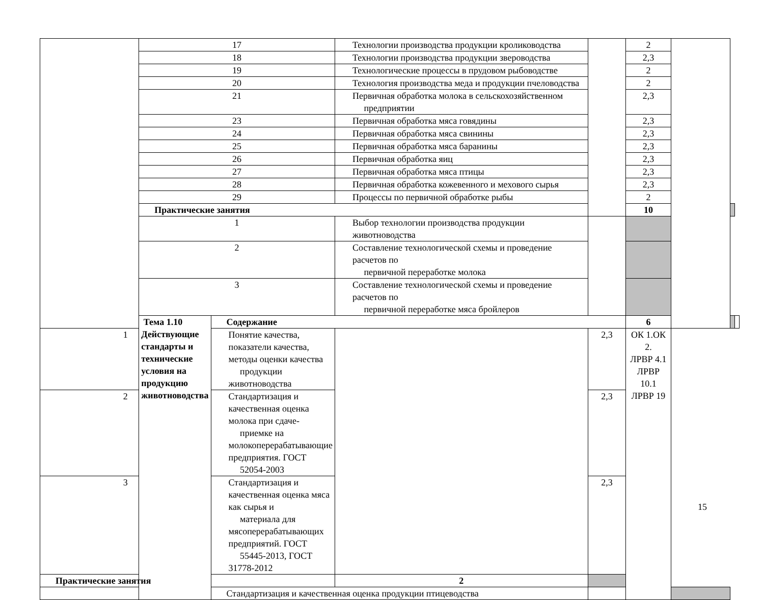| | 17 | | Технологии производства продукции кролиководства | | 2 | | | |
| | 18 | | Технологии производства продукции звероводства | | 2,3 | | | |
| | 19 | | Технологические процессы в прудовом рыбоводстве | | 2 | | | |
| | 20 | | Технология производства меда и продукции пчеловодства | | 2 | | | |
| | 21 | | Первичная обработка молока в сельскохозяйственном предприятии | | 2,3 | | | |
| | 23 | | Первичная обработка мяса говядины | | 2,3 | | | |
| | 24 | | Первичная обработка мяса свинины | | 2,3 | | | |
| | 25 | | Первичная обработка мяса баранины | | 2,3 | | | |
| | 26 | | Первичная обработка яиц | | 2,3 | | | |
| | 27 | | Первичная обработка мяса птицы | | 2,3 | | | |
| | 28 | | Первичная обработка кожевенного и мехового сырья | | 2,3 | | | |
| | 29 | | Процессы по первичной обработке рыбы | | 2 | | | |
| | Практические занятия | | | | 10 | | | |
| | 1 | | Выбор технологии производства продукции животноводства | | | | | |
| | 2 | | Составление технологической схемы и проведение расчетов по первичной переработке молока | | | | | |
| | 3 | | Составление технологической схемы и проведение расчетов по первичной переработке мяса бройлеров | | | | | |
| | Тема 1.10 Действующие стандарты и технические условия на продукцию животноводства | Содержание | | | 6 | | | |
| 1 | | Понятие качества, показатели качества, методы оценки качества продукции животноводства | | 2,3 | ОК 1.ОК 2. ЛРВР 4.1 ЛРВР 10.1 ЛРВР 19 | | | |
| 2 | | Стандартизация и качественная оценка молока при сдаче- приемке на молокоперерабатывающие предприятия. ГОСТ 52054-2003 | | 2,3 | | | | |
| 3 | | Стандартизация и качественная оценка мяса как сырья и материала для мясоперерабатывающих предприятий. ГОСТ 55445-2013, ГОСТ 31778-2012 | | 2,3 | | | | |
| Практические занятия | | | 2 | | | | | |
| | | Стандартизация и качественная оценка продукции птицеводства | | | | | | |
15